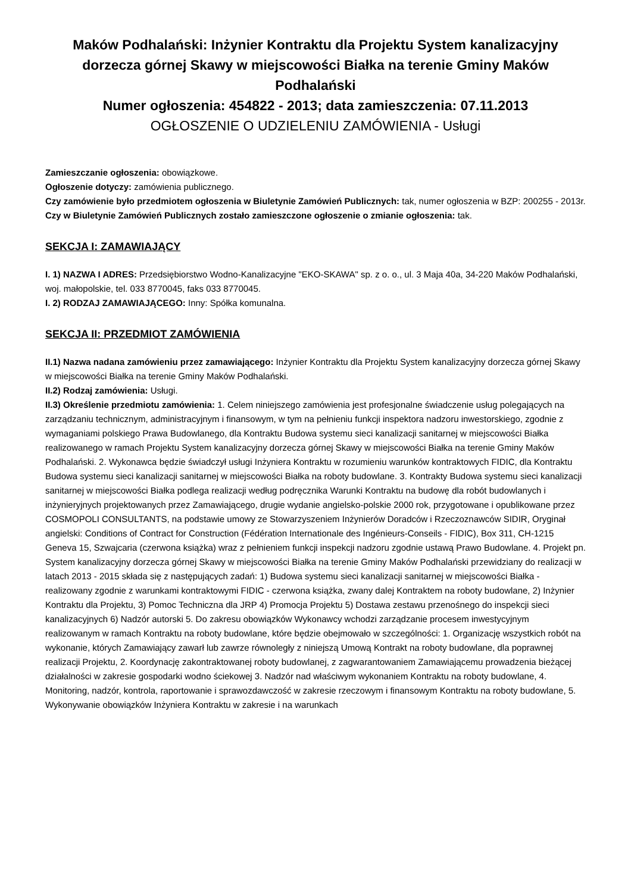Maków Podhalański: Inżynier Kontraktu dla Projektu System kanalizacyjny dorzecza górnej Skawy w miejscowości Białka na terenie Gminy Maków Podhalański
Numer ogłoszenia: 454822 - 2013; data zamieszczenia: 07.11.2013
OGŁOSZENIE O UDZIELENIU ZAMÓWIENIA - Usługi
Zamieszczanie ogłoszenia: obowiązkowe.
Ogłoszenie dotyczy: zamówienia publicznego.
Czy zamówienie było przedmiotem ogłoszenia w Biuletynie Zamówień Publicznych: tak, numer ogłoszenia w BZP: 200255 - 2013r.
Czy w Biuletynie Zamówień Publicznych zostało zamieszczone ogłoszenie o zmianie ogłoszenia: tak.
SEKCJA I: ZAMAWIAJĄCY
I. 1) NAZWA I ADRES: Przedsiębiorstwo Wodno-Kanalizacyjne "EKO-SKAWA" sp. z o. o., ul. 3 Maja 40a, 34-220 Maków Podhalański, woj. małopolskie, tel. 033 8770045, faks 033 8770045.
I. 2) RODZAJ ZAMAWIAJĄCEGO: Inny: Spółka komunalna.
SEKCJA II: PRZEDMIOT ZAMÓWIENIA
II.1) Nazwa nadana zamówieniu przez zamawiającego: Inżynier Kontraktu dla Projektu System kanalizacyjny dorzecza górnej Skawy w miejscowości Białka na terenie Gminy Maków Podhalański.
II.2) Rodzaj zamówienia: Usługi.
II.3) Określenie przedmiotu zamówienia: 1. Celem niniejszego zamówienia jest profesjonalne świadczenie usług polegających na zarządzaniu technicznym, administracyjnym i finansowym, w tym na pełnieniu funkcji inspektora nadzoru inwestorskiego, zgodnie z wymaganiami polskiego Prawa Budowlanego, dla Kontraktu Budowa systemu sieci kanalizacji sanitarnej w miejscowości Białka realizowanego w ramach Projektu System kanalizacyjny dorzecza górnej Skawy w miejscowości Białka na terenie Gminy Maków Podhalański. 2. Wykonawca będzie świadczył usługi Inżyniera Kontraktu w rozumieniu warunków kontraktowych FIDIC, dla Kontraktu Budowa systemu sieci kanalizacji sanitarnej w miejscowości Białka na roboty budowlane. 3. Kontrakty Budowa systemu sieci kanalizacji sanitarnej w miejscowości Białka podlega realizacji według podręcznika Warunki Kontraktu na budowę dla robót budowlanych i inżynieryjnych projektowanych przez Zamawiającego, drugie wydanie angielsko-polskie 2000 rok, przygotowane i opublikowane przez COSMOPOLI CONSULTANTS, na podstawie umowy ze Stowarzyszeniem Inżynierów Doradców i Rzeczoznawców SIDIR, Oryginał angielski: Conditions of Contract for Construction (Fédération Internationale des Ingénieurs-Conseils - FIDIC), Box 311, CH-1215 Geneva 15, Szwajcaria (czerwona książka) wraz z pełnieniem funkcji inspekcji nadzoru zgodnie ustawą Prawo Budowlane. 4. Projekt pn. System kanalizacyjny dorzecza górnej Skawy w miejscowości Białka na terenie Gminy Maków Podhalański przewidziany do realizacji w latach 2013 - 2015 składa się z następujących zadań: 1) Budowa systemu sieci kanalizacji sanitarnej w miejscowości Białka - realizowany zgodnie z warunkami kontraktowymi FIDIC - czerwona książka, zwany dalej Kontraktem na roboty budowlane, 2) Inżynier Kontraktu dla Projektu, 3) Pomoc Techniczna dla JRP 4) Promocja Projektu 5) Dostawa zestawu przenośnego do inspekcji sieci kanalizacyjnych 6) Nadzór autorski 5. Do zakresu obowiązków Wykonawcy wchodzi zarządzanie procesem inwestycyjnym realizowanym w ramach Kontraktu na roboty budowlane, które będzie obejmowało w szczególności: 1. Organizację wszystkich robót na wykonanie, których Zamawiający zawarł lub zawrze równoległy z niniejszą Umową Kontrakt na roboty budowlane, dla poprawnej realizacji Projektu, 2. Koordynację zakontraktowanej roboty budowlanej, z zagwarantowaniem Zamawiającemu prowadzenia bieżącej działalności w zakresie gospodarki wodno ściekowej 3. Nadzór nad właściwym wykonaniem Kontraktu na roboty budowlane, 4. Monitoring, nadzór, kontrola, raportowanie i sprawozdawczość w zakresie rzeczowym i finansowym Kontraktu na roboty budowlane, 5. Wykonywanie obowiązków Inżyniera Kontraktu w zakresie i na warunkach